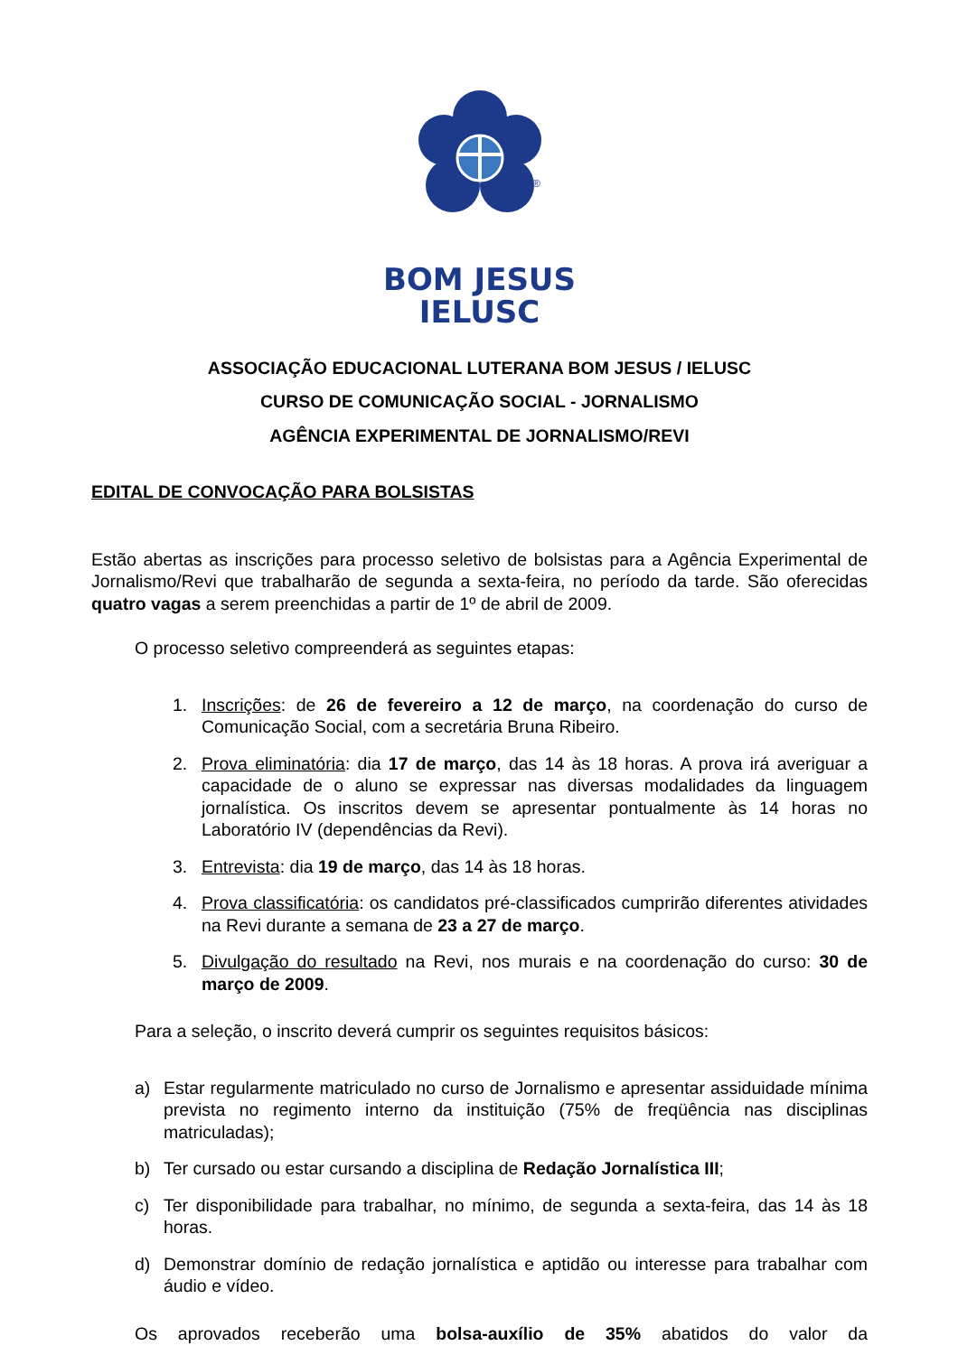®
BOM JESUS
IELUSC
ASSOCIAÇÃO EDUCACIONAL LUTERANA BOM JESUS / IELUSC
CURSO DE COMUNICAÇÃO SOCIAL - JORNALISMO
AGÊNCIA EXPERIMENTAL DE JORNALISMO/REVI
EDITAL DE CONVOCAÇÃO PARA BOLSISTAS
Estão abertas as inscrições para processo seletivo de bolsistas para a Agência Experimental de Jornalismo/Revi que trabalharão de segunda a sexta-feira, no período da tarde. São oferecidas quatro vagas a serem preenchidas a partir de 1º de abril de 2009.
O processo seletivo compreenderá as seguintes etapas:
1. Inscrições: de 26 de fevereiro a 12 de março, na coordenação do curso de Comunicação Social, com a secretária Bruna Ribeiro.
2. Prova eliminatória: dia 17 de março, das 14 às 18 horas. A prova irá averiguar a capacidade de o aluno se expressar nas diversas modalidades da linguagem jornalística. Os inscritos devem se apresentar pontualmente às 14 horas no Laboratório IV (dependências da Revi).
3. Entrevista: dia 19 de março, das 14 às 18 horas.
4. Prova classificatória: os candidatos pré-classificados cumprirão diferentes atividades na Revi durante a semana de 23 a 27 de março.
5. Divulgação do resultado na Revi, nos murais e na coordenação do curso: 30 de março de 2009.
Para a seleção, o inscrito deverá cumprir os seguintes requisitos básicos:
a) Estar regularmente matriculado no curso de Jornalismo e apresentar assiduidade mínima prevista no regimento interno da instituição (75% de freqüência nas disciplinas matriculadas);
b) Ter cursado ou estar cursando a disciplina de Redação Jornalística III;
c) Ter disponibilidade para trabalhar, no mínimo, de segunda a sexta-feira, das 14 às 18 horas.
d) Demonstrar domínio de redação jornalística e aptidão ou interesse para trabalhar com áudio e vídeo.
Os aprovados receberão uma bolsa-auxílio de 35% abatidos do valor da